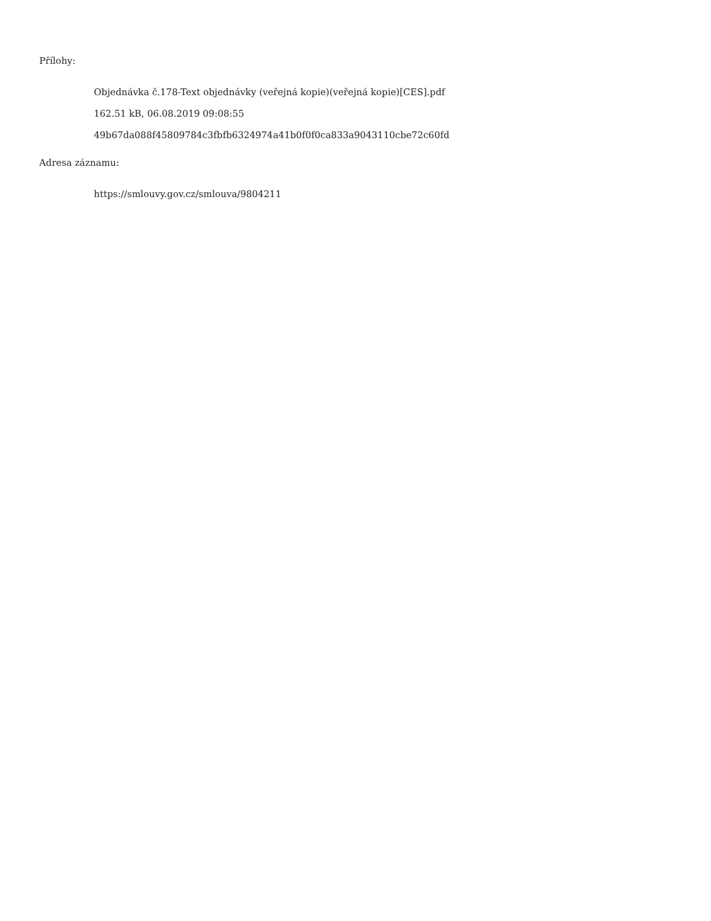Přílohy:
Objednávka č.178-Text objednávky (veřejná kopie)(veřejná kopie)[CES].pdf
162.51 kB, 06.08.2019 09:08:55
49b67da088f45809784c3fbfb6324974a41b0f0f0ca833a9043110cbe72c60fd
Adresa záznamu:
https://smlouvy.gov.cz/smlouva/9804211